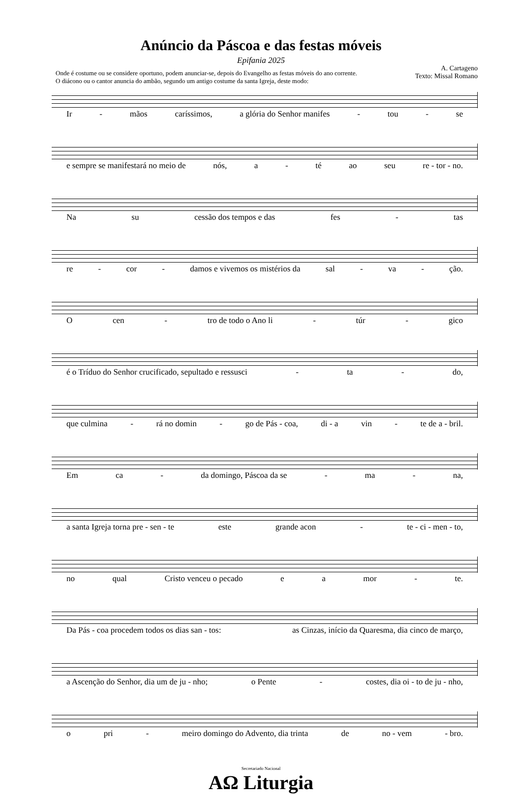Anúncio da Páscoa e das festas móveis
Epifania 2025
Onde é costume ou se considere oportuno, podem anunciar-se, depois do Evangelho as festas móveis do ano corrente.
O diácono ou o cantor anuncia do ambão, segundo um antigo costume da santa Igreja, deste modo:
A. Cartageno
Texto: Missal Romano
Ir - mãos caríssimos, a glória do Senhor manifes - tou - se
e sempre se manifestará no meio de nós, a - té ao seu re - tor - no.
Na su cessão dos tempos e das fes - tas
re - cor - damos e vivemos os mistérios da sal - va - ção.
Ocen - tro de todo o Ano li - túr - gico
é o Tríduo do Senhor crucificado, sepultado e ressusci - ta - do,
que culmina - rá no domin - go de Pás - coa, di - a vin - te de a - bril.
Em ca - da domingo, Páscoa da se - ma - na,
a santa Igreja torna pre - sen - te este grande acon - te - ci - men - to,
no qual Cristo venceu o pecado e a mor - te.
Da Pás - coa procedem todos os dias san - tos: as Cinzas, início da Quaresma, dia cinco de março,
a Ascenção do Senhor, dia um de ju - nho; o Pente - costes, dia oi - to de ju - nho,
o pri - meiro domingo do Advento, dia trinta de no - vem - bro.
Secretariado Nacional
AΩ Liturgia